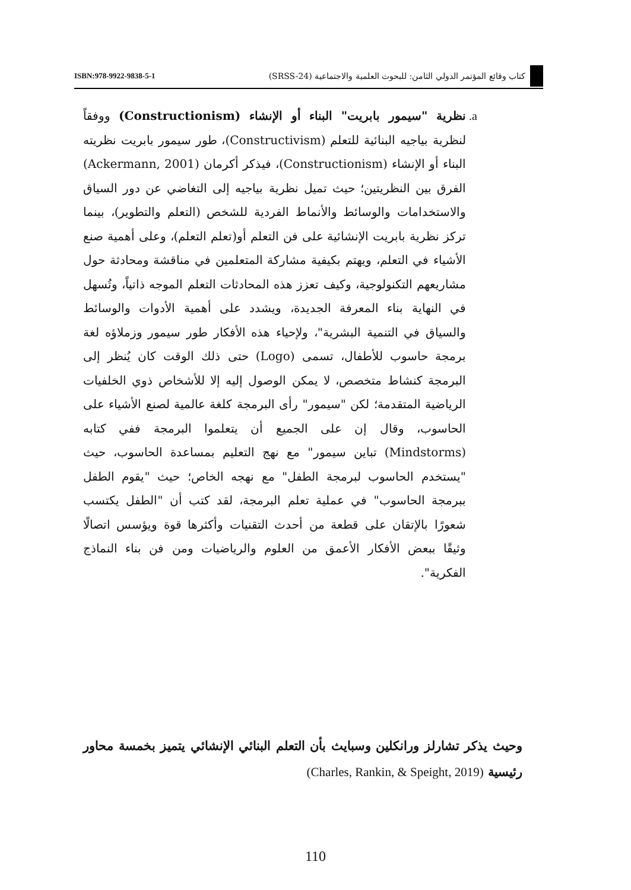كتاب وقائع المؤتمر الدولي الثامن: للبحوث العلمية والاجتماعية (SRSS-24)
ISBN:978-9922-9838-5-1
.a
نظرية "سيمور بابريت" البناء أو الإنشاء (Constructionism) ووفقاً لنظرية بياجيه البنائية للتعلم (Constructivism)، طور سيمور بابريت نظريته البناء أو الإنشاء (Constructionism)، فيذكر أكرمان (Ackermann, 2001) الفرق بين النظريتين؛ حيث تميل نظرية بياجيه إلى التغاضي عن دور السياق والاستخدامات والوسائط والأنماط الفردية للشخص (التعلم والتطوير)، بينما تركز نظرية بابريت الإنشائية على فن التعلم أو(تعلم التعلم)، وعلى أهمية صنع الأشياء في التعلم، ويهتم بكيفية مشاركة المتعلمين في مناقشة ومحادثة حول مشاريعهم التكنولوجية، وكيف تعزز هذه المحادثات التعلم الموجه ذاتياً، وتُسهل في النهاية بناء المعرفة الجديدة، ويشدد على أهمية الأدوات والوسائط والسياق في التنمية البشرية"، ولإحياء هذه الأفكار طور سيمور وزملاؤه لغة برمجة حاسوب للأطفال، تسمى (Logo) حتى ذلك الوقت كان يُنظر إلى البرمجة كنشاط متخصص، لا يمكن الوصول إليه إلا للأشخاص ذوي الخلفيات الرياضية المتقدمة؛ لكن "سيمور" رأى البرمجة كلغة عالمية لصنع الأشياء على الحاسوب، وقال إن على الجميع أن يتعلموا البرمجة ففي كتابه (Mindstorms) تباين سيمور" مع نهج التعليم بمساعدة الحاسوب، حيث "يستخدم الحاسوب لبرمجة الطفل" مع نهجه الخاص؛ حيث "يقوم الطفل ببرمجة الحاسوب" في عملية تعلم البرمجة، لقد كتب أن "الطفل يكتسب شعورًا بالإتقان على قطعة من أحدث التقنيات وأكثرها قوة ويؤسس اتصالًا وثيقًا ببعض الأفكار الأعمق من العلوم والرياضيات ومن فن بناء النماذج الفكرية".
وحيث يذكر تشارلز ورانكلين وسبايث بأن التعلم البنائي الإنشائي يتميز بخمسة محاور رئيسية (Charles, Rankin, & Speight, 2019)
110